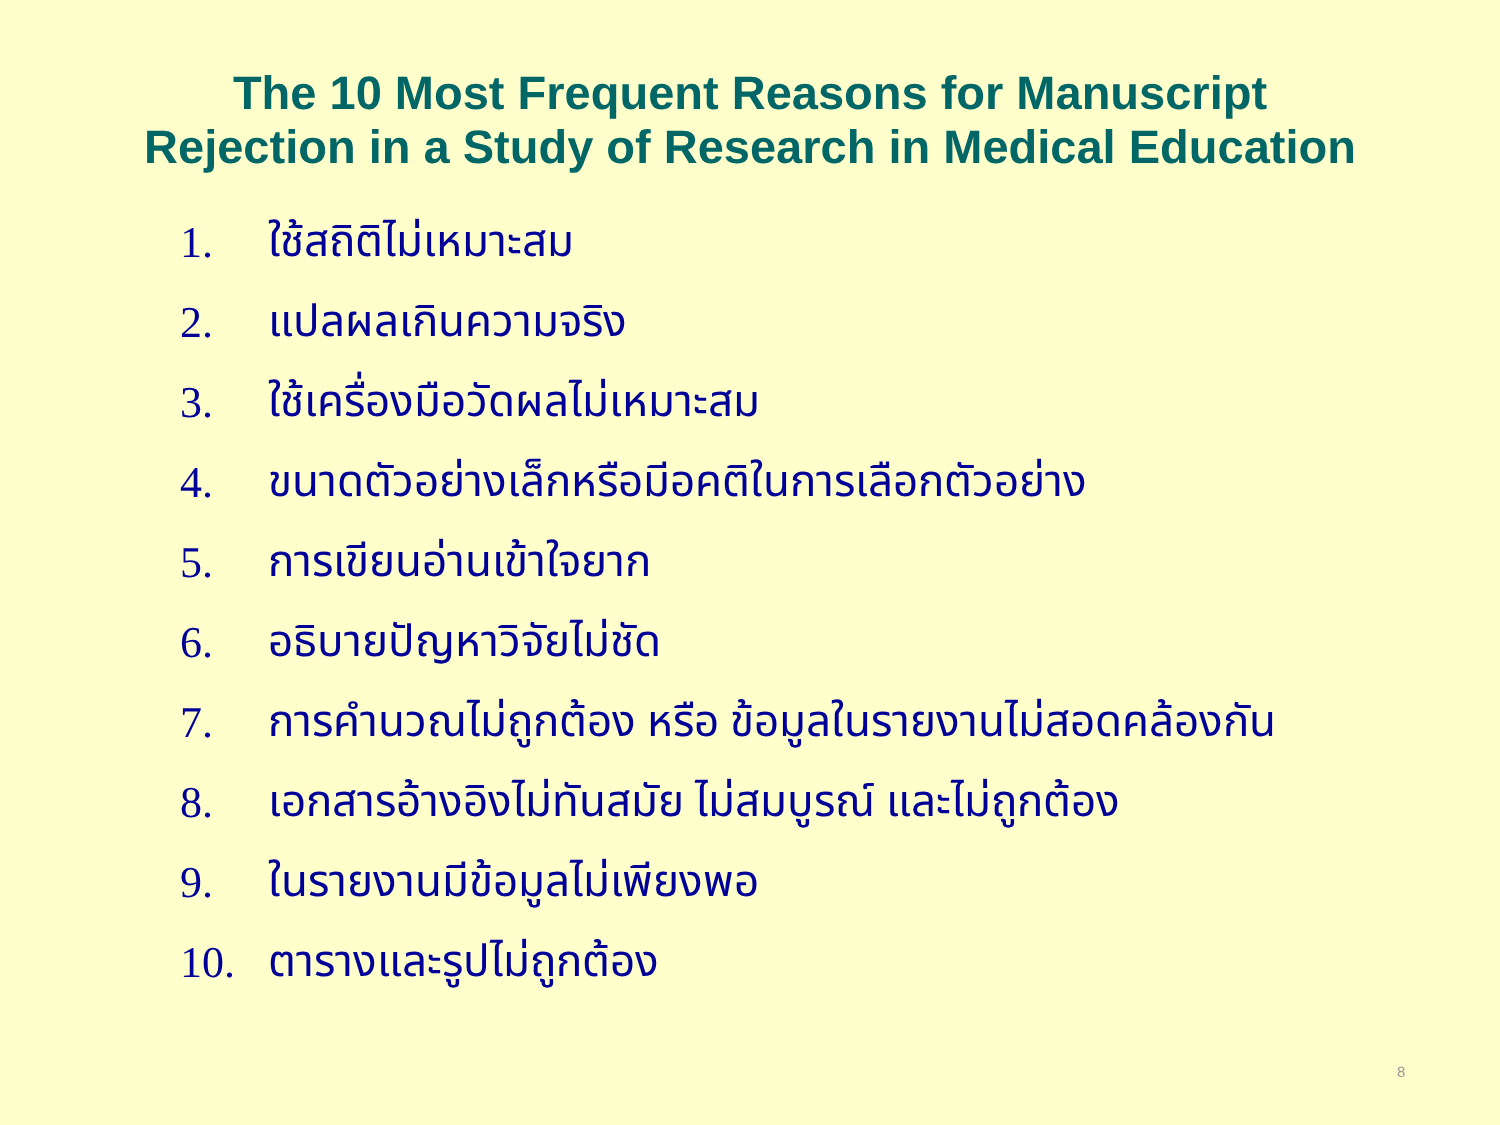The 10 Most Frequent Reasons for Manuscript
Rejection in a Study of Research in Medical Education
1. ใช้สถิติไม่เหมาะสม
2. แปลผลเกินความจริง
3. ใช้เครื่องมือวัดผลไม่เหมาะสม
4. ขนาดตัวอย่างเล็กหรือมีอคติในการเลือกตัวอย่าง
5. การเขียนอ่านเข้าใจยาก
6. อธิบายปัญหาวิจัยไม่ชัด
7. การคำนวณไม่ถูกต้อง หรือ ข้อมูลในรายงานไม่สอดคล้องกัน
8. เอกสารอ้างอิงไม่ทันสมัย ไม่สมบูรณ์ และไม่ถูกต้อง
9. ในรายงานมีข้อมูลไม่เพียงพอ
10. ตารางและรูปไม่ถูกต้อง
8